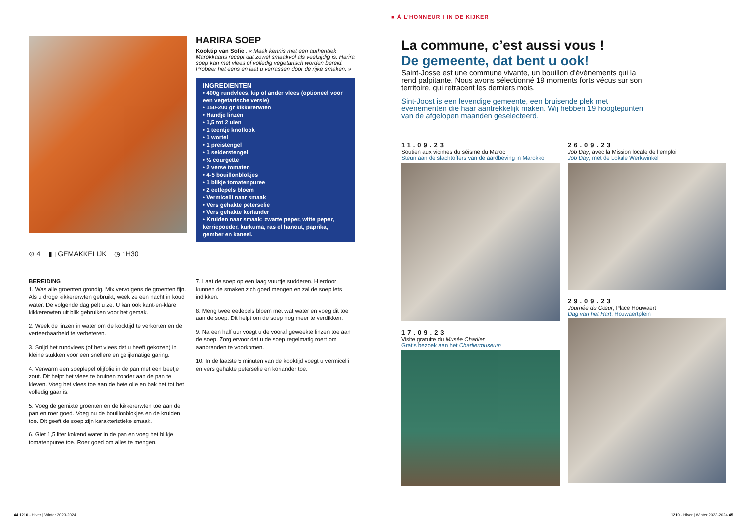⊙ 4 ▮▯ GEMAKKELIJK ◷ 1H30
HARIRA SOEP
Kooktip van Sofie : « Maak kennis met een authentiek Marokkaans recept dat zowel smaakvol als veelzijdig is. Harira soep kan met vlees of volledig vegetarisch worden bereid. Probeer het eens en laat u verrassen door de rijke smaken. »
INGREDIENTEN
• 400g rundvlees, kip of ander vlees (optioneel voor een vegetarische versie)
• 150-200 gr kikkererwten
• Handje linzen
• 1,5 tot 2 uien
• 1 teentje knoflook
• 1 wortel
• 1 preistengel
• 1 selderstengel
• ½ courgette
• 2 verse tomaten
• 4-5 bouillonblokjes
• 1 blikje tomatenpuree
• 2 eetlepels bloem
• Vermicelli naar smaak
• Vers gehakte peterselie
• Vers gehakte koriander
• Kruiden naar smaak: zwarte peper, witte peper, kerriepoeder, kurkuma, ras el hanout, paprika, gember en kaneel.
BEREIDING
1. Was alle groenten grondig. Mix vervolgens de groenten fijn. Als u droge kikkererwten gebruikt, week ze een nacht in koud water. De volgende dag pelt u ze. U kan ook kant-en-klare kikkererwten uit blik gebruiken voor het gemak.
2. Week de linzen in water om de kooktijd te verkorten en de verteerbaarheid te verbeteren.
3. Snijd het rundvlees (of het vlees dat u heeft gekozen) in kleine stukken voor een snellere en gelijkmatige garing.
4. Verwarm een soeplepel olijfolie in de pan met een beetje zout. Dit helpt het vlees te bruinen zonder aan de pan te kleven. Voeg het vlees toe aan de hete olie en bak het tot het volledig gaar is.
5. Voeg de gemixte groenten en de kikkererwten toe aan de pan en roer goed. Voeg nu de bouillonblokjes en de kruiden toe. Dit geeft de soep zijn karakteristieke smaak.
6. Giet 1,5 liter kokend water in de pan en voeg het blikje tomatenpuree toe. Roer goed om alles te mengen.
7. Laat de soep op een laag vuurtje sudderen. Hierdoor kunnen de smaken zich goed mengen en zal de soep iets indikken.
8. Meng twee eetlepels bloem met wat water en voeg dit toe aan de soep. Dit helpt om de soep nog meer te verdikken.
9. Na een half uur voegt u de vooraf geweekte linzen toe aan de soep. Zorg ervoor dat u de soep regelmatig roert om aanbranden te voorkomen.
10. In de laatste 5 minuten van de kooktijd voegt u vermicelli en vers gehakte peterselie en koriander toe.
44 1210 - Hiver | Winter 2023-2024
■ À L’HONNEUR I IN DE KIJKER
La commune, c’est aussi vous !
De gemeente, dat bent u ook!
Saint-Josse est une commune vivante, un bouillon d'événements qui la rend palpitante. Nous avons sélectionné 19 moments forts vécus sur son territoire, qui retracent les derniers mois.
Sint-Joost is een levendige gemeente, een bruisende plek met evenementen die haar aantrekkelijk maken. Wij hebben 19 hoogtepunten van de afgelopen maanden geselecteerd.
11.09.23
Soutien aux vicimes du séisme du Maroc
Steun aan de slachtoffers van de aardbeving in Marokko
17.09.23
Visite gratuite du Musée Charlier
Gratis bezoek aan het Charliermuseum
26.09.23
Job Day, avec la Mission locale de l’emploi
Job Day, met de Lokale Werkwinkel
29.09.23
Journée du Cœur, Place Houwaert
Dag van het Hart, Houwaertplein
1210 - Hiver | Winter 2023-2024 45